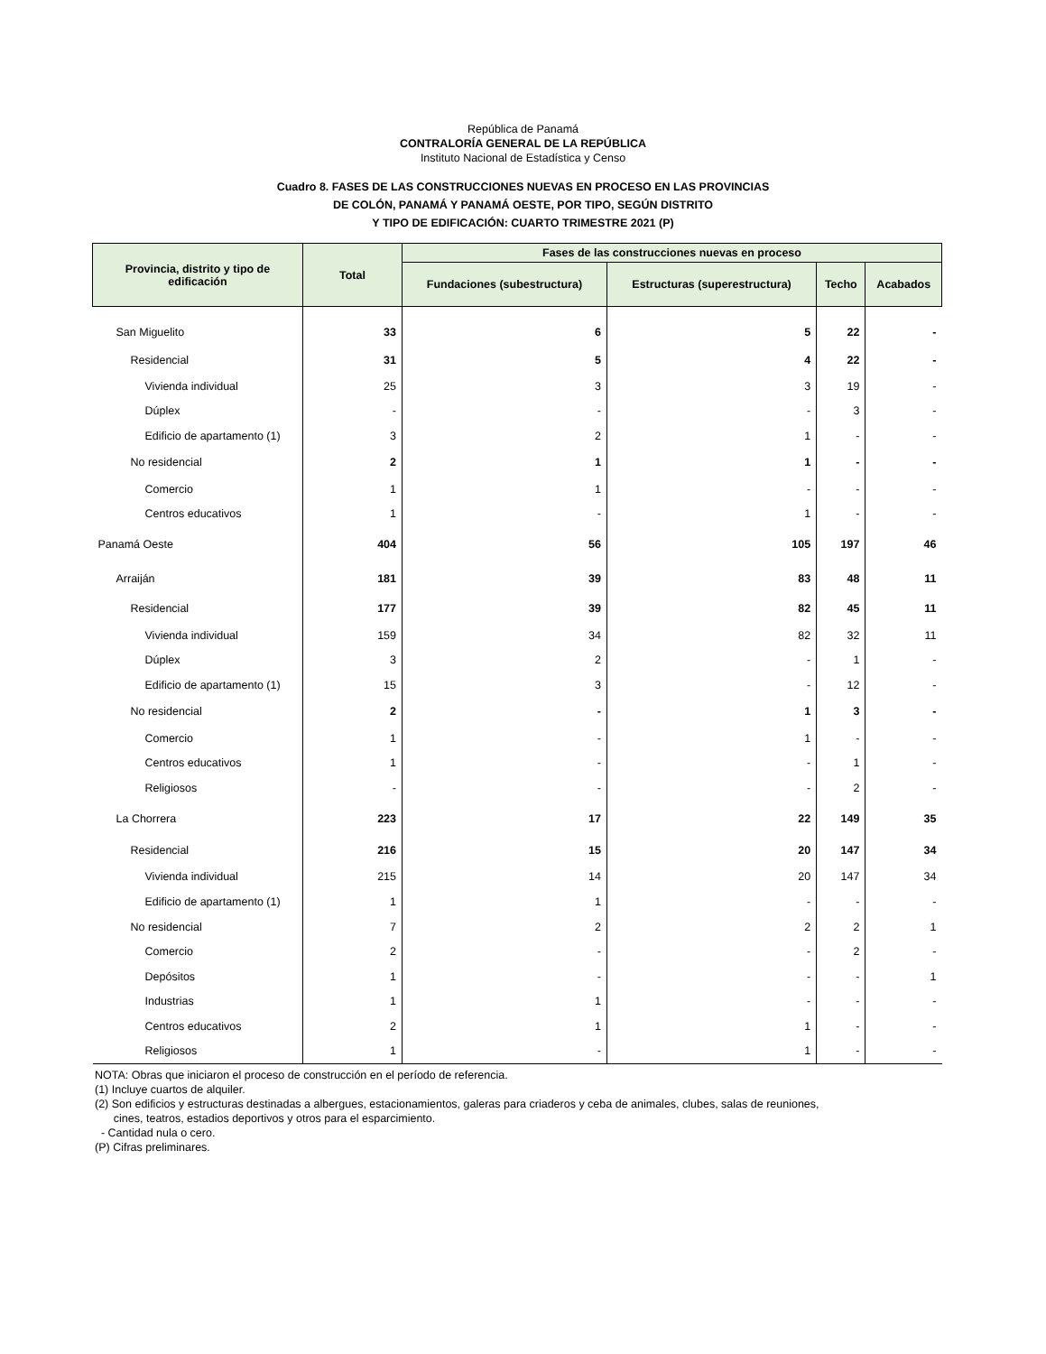República de Panamá
CONTRALORÍA GENERAL DE LA REPÚBLICA
Instituto Nacional de Estadística y Censo
Cuadro 8. FASES DE LAS CONSTRUCCIONES NUEVAS EN PROCESO EN LAS PROVINCIAS
DE COLÓN, PANAMÁ Y PANAMÁ OESTE, POR TIPO, SEGÚN DISTRITO
Y TIPO DE EDIFICACIÓN: CUARTO TRIMESTRE 2021 (P)
| Provincia, distrito y tipo de edificación | Total | Fases de las construcciones nuevas en proceso | | | |
| --- | --- | --- | --- | --- | --- |
| | | Fundaciones (subestructura) | Estructuras (superestructura) | Techo | Acabados |
| San Miguelito | 33 | 6 | 5 | 22 | - |
| Residencial | 31 | 5 | 4 | 22 | - |
| Vivienda individual | 25 | 3 | 3 | 19 | - |
| Dúplex | - | - | - | 3 | - |
| Edificio de apartamento (1) | 3 | 2 | 1 | - | - |
| No residencial | 2 | 1 | 1 | - | - |
| Comercio | 1 | 1 | - | - | - |
| Centros educativos | 1 | - | 1 | - | - |
| Panamá Oeste | 404 | 56 | 105 | 197 | 46 |
| Arraiján | 181 | 39 | 83 | 48 | 11 |
| Residencial | 177 | 39 | 82 | 45 | 11 |
| Vivienda individual | 159 | 34 | 82 | 32 | 11 |
| Dúplex | 3 | 2 | - | 1 | - |
| Edificio de apartamento (1) | 15 | 3 | - | 12 | - |
| No residencial | 2 | - | 1 | 3 | - |
| Comercio | 1 | - | 1 | - | - |
| Centros educativos | 1 | - | - | 1 | - |
| Religiosos | - | - | - | 2 | - |
| La Chorrera | 223 | 17 | 22 | 149 | 35 |
| Residencial | 216 | 15 | 20 | 147 | 34 |
| Vivienda individual | 215 | 14 | 20 | 147 | 34 |
| Edificio de apartamento (1) | 1 | 1 | - | - | - |
| No residencial | 7 | 2 | 2 | 2 | 1 |
| Comercio | 2 | - | - | 2 | - |
| Depósitos | 1 | - | - | - | 1 |
| Industrias | 1 | 1 | - | - | - |
| Centros educativos | 2 | 1 | 1 | - | - |
| Religiosos | 1 | - | 1 | - | - |
NOTA: Obras que iniciaron el proceso de construcción en el período de referencia.
(1) Incluye cuartos de alquiler.
(2) Son edificios y estructuras destinadas a albergues, estacionamientos, galeras para criaderos y ceba de animales, clubes, salas de reuniones,
cines, teatros, estadios deportivos y otros para el esparcimiento.
- Cantidad nula o cero.
(P) Cifras preliminares.